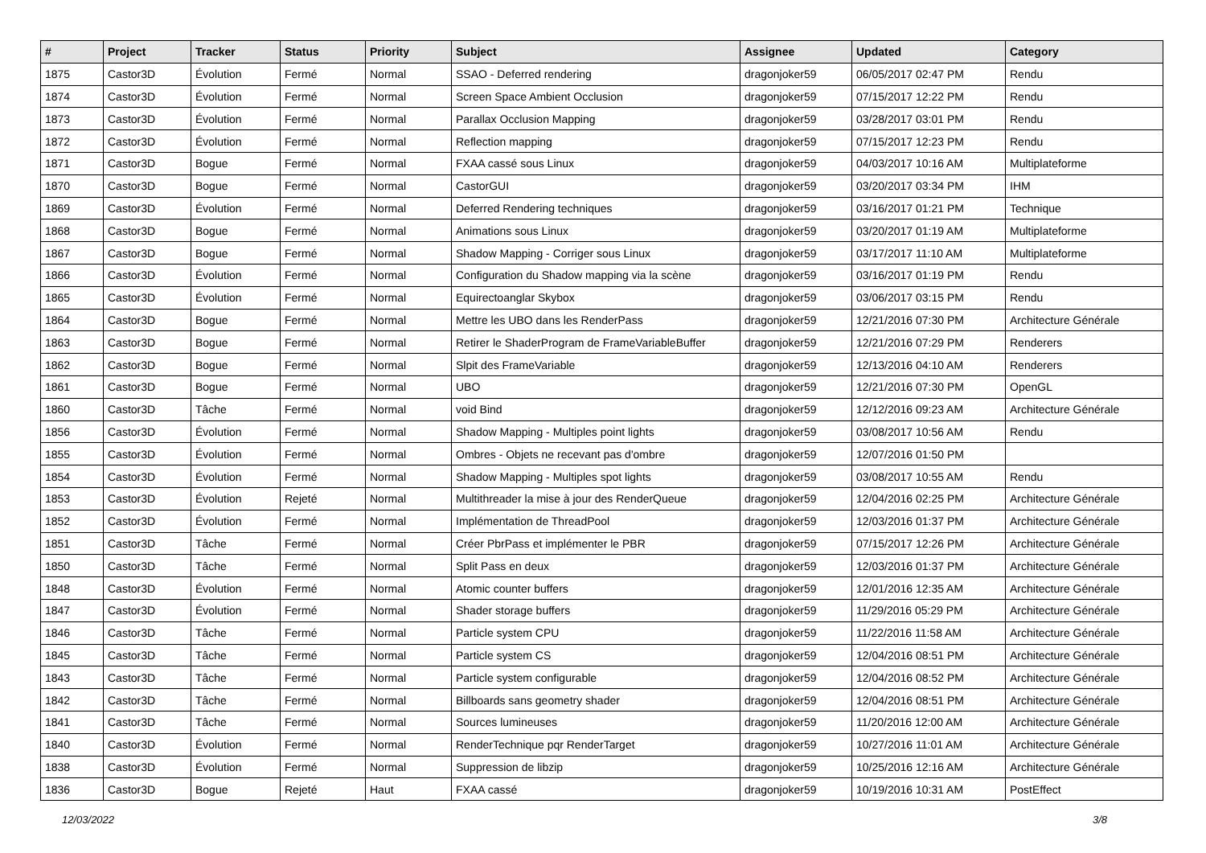| # | Project | Tracker | Status | Priority | Subject | Assignee | Updated | Category |
| --- | --- | --- | --- | --- | --- | --- | --- | --- |
| 1875 | Castor3D | Évolution | Fermé | Normal | SSAO - Deferred rendering | dragonjoker59 | 06/05/2017 02:47 PM | Rendu |
| 1874 | Castor3D | Évolution | Fermé | Normal | Screen Space Ambient Occlusion | dragonjoker59 | 07/15/2017 12:22 PM | Rendu |
| 1873 | Castor3D | Évolution | Fermé | Normal | Parallax Occlusion Mapping | dragonjoker59 | 03/28/2017 03:01 PM | Rendu |
| 1872 | Castor3D | Évolution | Fermé | Normal | Reflection mapping | dragonjoker59 | 07/15/2017 12:23 PM | Rendu |
| 1871 | Castor3D | Bogue | Fermé | Normal | FXAA cassé sous Linux | dragonjoker59 | 04/03/2017 10:16 AM | Multiplateforme |
| 1870 | Castor3D | Bogue | Fermé | Normal | CastorGUI | dragonjoker59 | 03/20/2017 03:34 PM | IHM |
| 1869 | Castor3D | Évolution | Fermé | Normal | Deferred Rendering techniques | dragonjoker59 | 03/16/2017 01:21 PM | Technique |
| 1868 | Castor3D | Bogue | Fermé | Normal | Animations sous Linux | dragonjoker59 | 03/20/2017 01:19 AM | Multiplateforme |
| 1867 | Castor3D | Bogue | Fermé | Normal | Shadow Mapping - Corriger sous Linux | dragonjoker59 | 03/17/2017 11:10 AM | Multiplateforme |
| 1866 | Castor3D | Évolution | Fermé | Normal | Configuration du Shadow mapping via la scène | dragonjoker59 | 03/16/2017 01:19 PM | Rendu |
| 1865 | Castor3D | Évolution | Fermé | Normal | Equirectoanglar Skybox | dragonjoker59 | 03/06/2017 03:15 PM | Rendu |
| 1864 | Castor3D | Bogue | Fermé | Normal | Mettre les UBO dans les RenderPass | dragonjoker59 | 12/21/2016 07:30 PM | Architecture Générale |
| 1863 | Castor3D | Bogue | Fermé | Normal | Retirer le ShaderProgram de FrameVariableBuffer | dragonjoker59 | 12/21/2016 07:29 PM | Renderers |
| 1862 | Castor3D | Bogue | Fermé | Normal | Slpit des FrameVariable | dragonjoker59 | 12/13/2016 04:10 AM | Renderers |
| 1861 | Castor3D | Bogue | Fermé | Normal | UBO | dragonjoker59 | 12/21/2016 07:30 PM | OpenGL |
| 1860 | Castor3D | Tâche | Fermé | Normal | void Bind | dragonjoker59 | 12/12/2016 09:23 AM | Architecture Générale |
| 1856 | Castor3D | Évolution | Fermé | Normal | Shadow Mapping - Multiples point lights | dragonjoker59 | 03/08/2017 10:56 AM | Rendu |
| 1855 | Castor3D | Évolution | Fermé | Normal | Ombres - Objets ne recevant pas d'ombre | dragonjoker59 | 12/07/2016 01:50 PM | |
| 1854 | Castor3D | Évolution | Fermé | Normal | Shadow Mapping - Multiples spot lights | dragonjoker59 | 03/08/2017 10:55 AM | Rendu |
| 1853 | Castor3D | Évolution | Rejeté | Normal | Multithreader la mise à jour des RenderQueue | dragonjoker59 | 12/04/2016 02:25 PM | Architecture Générale |
| 1852 | Castor3D | Évolution | Fermé | Normal | Implémentation de ThreadPool | dragonjoker59 | 12/03/2016 01:37 PM | Architecture Générale |
| 1851 | Castor3D | Tâche | Fermé | Normal | Créer PbrPass et implémenter le PBR | dragonjoker59 | 07/15/2017 12:26 PM | Architecture Générale |
| 1850 | Castor3D | Tâche | Fermé | Normal | Split Pass en deux | dragonjoker59 | 12/03/2016 01:37 PM | Architecture Générale |
| 1848 | Castor3D | Évolution | Fermé | Normal | Atomic counter buffers | dragonjoker59 | 12/01/2016 12:35 AM | Architecture Générale |
| 1847 | Castor3D | Évolution | Fermé | Normal | Shader storage buffers | dragonjoker59 | 11/29/2016 05:29 PM | Architecture Générale |
| 1846 | Castor3D | Tâche | Fermé | Normal | Particle system CPU | dragonjoker59 | 11/22/2016 11:58 AM | Architecture Générale |
| 1845 | Castor3D | Tâche | Fermé | Normal | Particle system CS | dragonjoker59 | 12/04/2016 08:51 PM | Architecture Générale |
| 1843 | Castor3D | Tâche | Fermé | Normal | Particle system configurable | dragonjoker59 | 12/04/2016 08:52 PM | Architecture Générale |
| 1842 | Castor3D | Tâche | Fermé | Normal | Billboards sans geometry shader | dragonjoker59 | 12/04/2016 08:51 PM | Architecture Générale |
| 1841 | Castor3D | Tâche | Fermé | Normal | Sources lumineuses | dragonjoker59 | 11/20/2016 12:00 AM | Architecture Générale |
| 1840 | Castor3D | Évolution | Fermé | Normal | RenderTechnique pqr RenderTarget | dragonjoker59 | 10/27/2016 11:01 AM | Architecture Générale |
| 1838 | Castor3D | Évolution | Fermé | Normal | Suppression de libzip | dragonjoker59 | 10/25/2016 12:16 AM | Architecture Générale |
| 1836 | Castor3D | Bogue | Rejeté | Haut | FXAA cassé | dragonjoker59 | 10/19/2016 10:31 AM | PostEffect |
12/03/2022 3/8